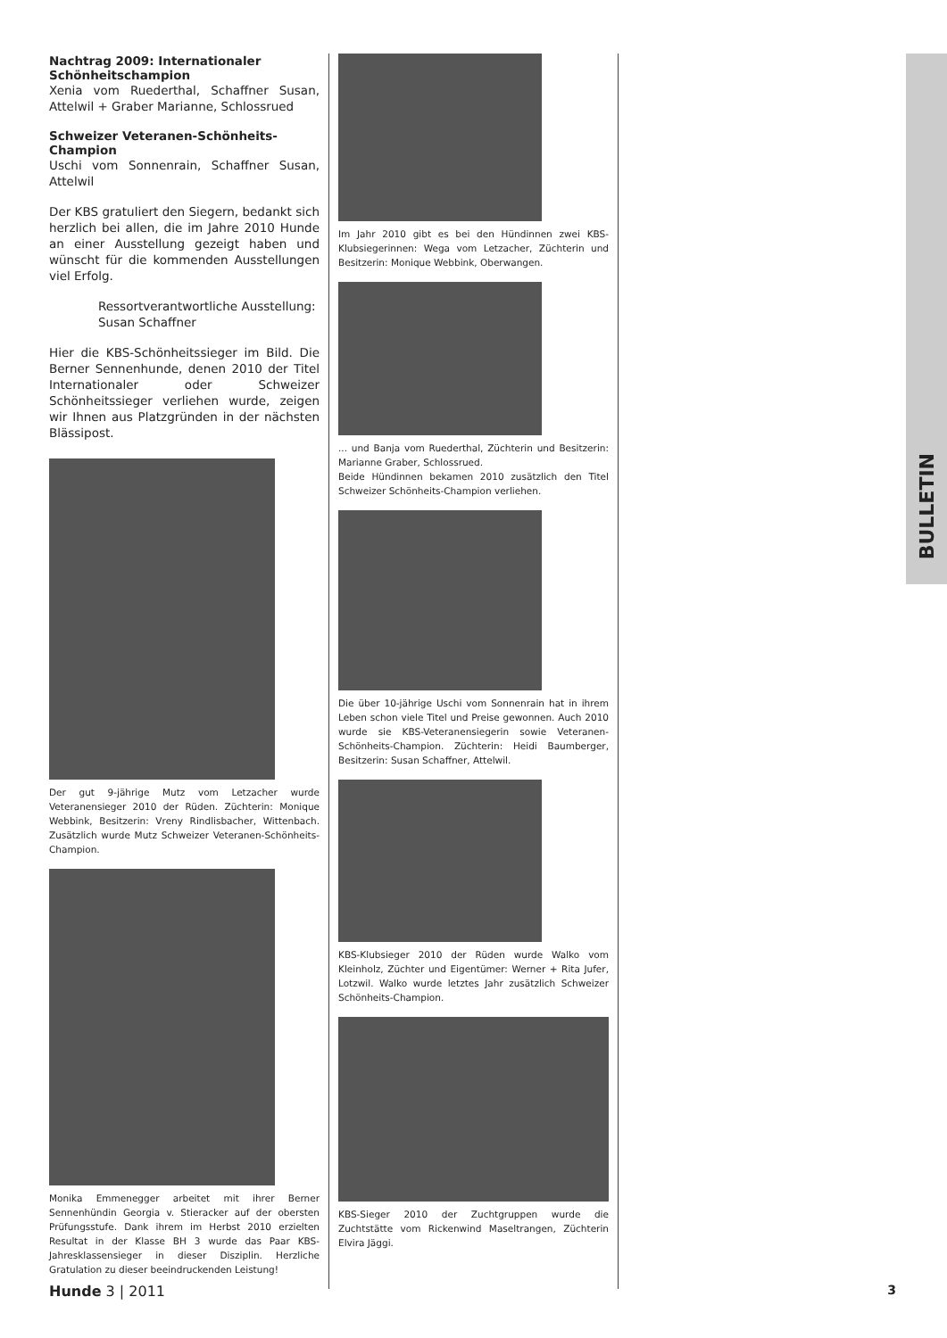Nachtrag 2009: Internationaler Schönheitschampion
Xenia vom Ruederthal, Schaffner Susan, Attelwil + Graber Marianne, Schlossrued
Schweizer Veteranen-Schönheits-Champion
Uschi vom Sonnenrain, Schaffner Susan, Attelwil
Der KBS gratuliert den Siegern, bedankt sich herzlich bei allen, die im Jahre 2010 Hunde an einer Ausstellung gezeigt haben und wünscht für die kommenden Ausstellungen viel Erfolg.
Ressortverantwortliche Ausstellung:
Susan Schaffner
Hier die KBS-Schönheitssieger im Bild. Die Berner Sennenhunde, denen 2010 der Titel Internationaler oder Schweizer Schönheitssieger verliehen wurde, zeigen wir Ihnen aus Platzgründen in der nächsten Blässipost.
Der gut 9-jährige Mutz vom Letzacher wurde Veteranensieger 2010 der Rüden. Züchterin: Monique Webbink, Besitzerin: Vreny Rindlisbacher, Wittenbach. Zusätzlich wurde Mutz Schweizer Veteranen-Schönheits-Champion.
Monika Emmenegger arbeitet mit ihrer Berner Sennenhündin Georgia v. Stieracker auf der obersten Prüfungsstufe. Dank ihrem im Herbst 2010 erzielten Resultat in der Klasse BH 3 wurde das Paar KBS-Jahresklassensieger in dieser Disziplin. Herzliche Gratulation zu dieser beeindruckenden Leistung!
Im Jahr 2010 gibt es bei den Hündinnen zwei KBS-Klubsiegerinnen: Wega vom Letzacher, Züchterin und Besitzerin: Monique Webbink, Oberwangen.
... und Banja vom Ruederthal, Züchterin und Besitzerin: Marianne Graber, Schlossrued.
Beide Hündinnen bekamen 2010 zusätzlich den Titel Schweizer Schönheits-Champion verliehen.
Die über 10-jährige Uschi vom Sonnenrain hat in ihrem Leben schon viele Titel und Preise gewonnen. Auch 2010 wurde sie KBS-Veteranensiegerin sowie Veteranen-Schönheits-Champion. Züchterin: Heidi Baumberger, Besitzerin: Susan Schaffner, Attelwil.
KBS-Klubsieger 2010 der Rüden wurde Walko vom Kleinholz, Züchter und Eigentümer: Werner + Rita Jufer, Lotzwil. Walko wurde letztes Jahr zusätzlich Schweizer Schönheits-Champion.
KBS-Sieger 2010 der Zuchtgruppen wurde die Zuchtstätte vom Rickenwind Maseltrangen, Züchterin Elvira Jäggi.
BULLETIN
Hunde 3 | 2011 3